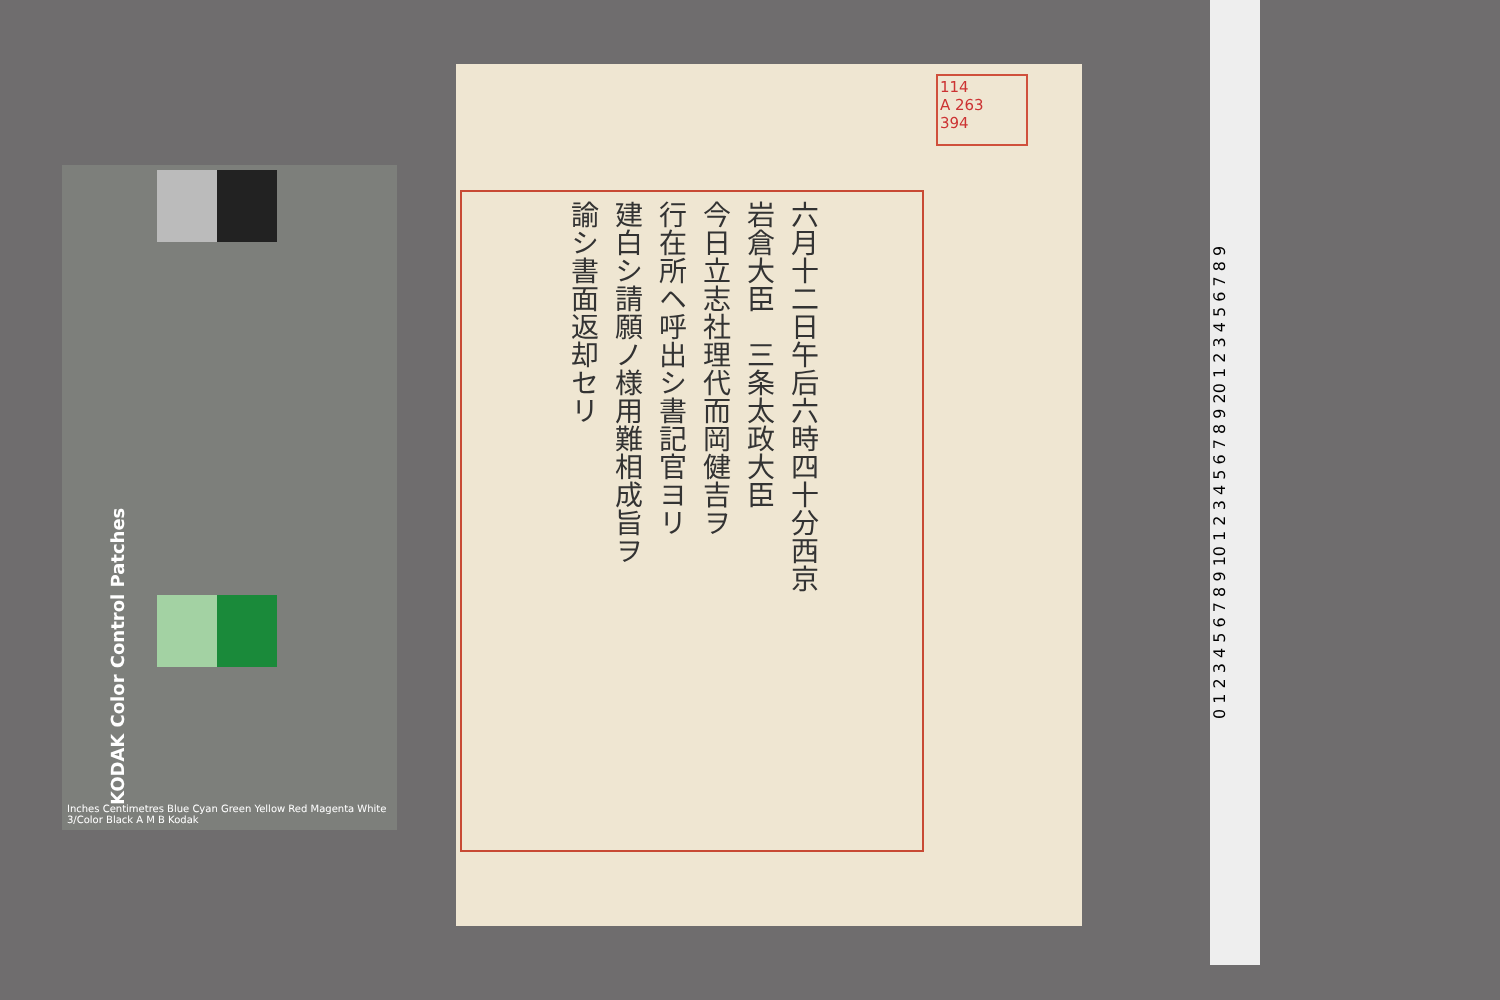KODAK Color Control Patches
Inches Centimetres Blue Cyan Green Yellow Red Magenta White 3/Color Black A M B Kodak
114
A 263
394
六月十二日午后六時四十分西京
岩倉大臣　三条太政大臣
今日立志社理代而岡健吉ヲ
行在所ヘ呼出シ書記官ヨリ
建白シ請願ノ様用難相成旨ヲ
諭シ書面返却セリ
0 1 2 3 4 5 6 7 8 9 10 1 2 3 4 5 6 7 8 9 20 1 2 3 4 5 6 7 8 9